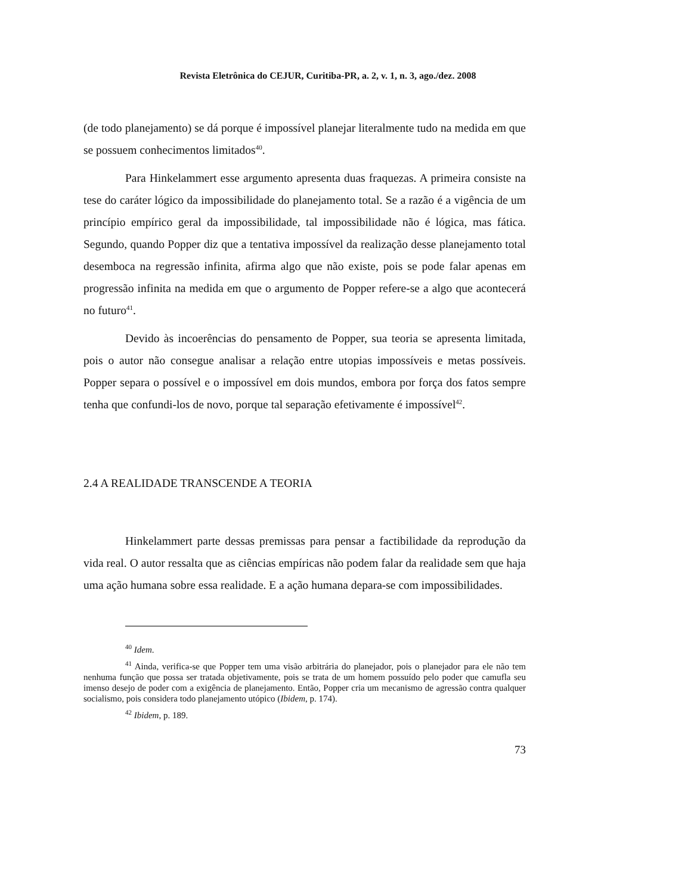Revista Eletrônica do CEJUR, Curitiba-PR, a. 2, v. 1, n. 3, ago./dez. 2008
(de todo planejamento) se dá porque é impossível planejar literalmente tudo na medida em que se possuem conhecimentos limitados<sup>40</sup>.
Para Hinkelammert esse argumento apresenta duas fraquezas. A primeira consiste na tese do caráter lógico da impossibilidade do planejamento total. Se a razão é a vigência de um princípio empírico geral da impossibilidade, tal impossibilidade não é lógica, mas fática. Segundo, quando Popper diz que a tentativa impossível da realização desse planejamento total desemboca na regressão infinita, afirma algo que não existe, pois se pode falar apenas em progressão infinita na medida em que o argumento de Popper refere-se a algo que acontecerá no futuro<sup>41</sup>.
Devido às incoerências do pensamento de Popper, sua teoria se apresenta limitada, pois o autor não consegue analisar a relação entre utopias impossíveis e metas possíveis. Popper separa o possível e o impossível em dois mundos, embora por força dos fatos sempre tenha que confundi-los de novo, porque tal separação efetivamente é impossível<sup>42</sup>.
2.4 A REALIDADE TRANSCENDE A TEORIA
Hinkelammert parte dessas premissas para pensar a factibilidade da reprodução da vida real. O autor ressalta que as ciências empíricas não podem falar da realidade sem que haja uma ação humana sobre essa realidade. E a ação humana depara-se com impossibilidades.
<sup>40</sup> Idem.
<sup>41</sup> Ainda, verifica-se que Popper tem uma visão arbitrária do planejador, pois o planejador para ele não tem nenhuma função que possa ser tratada objetivamente, pois se trata de um homem possuído pelo poder que camufla seu imenso desejo de poder com a exigência de planejamento. Então, Popper cria um mecanismo de agressão contra qualquer socialismo, pois considera todo planejamento utópico (Ibidem, p. 174).
<sup>42</sup> Ibidem, p. 189.
73